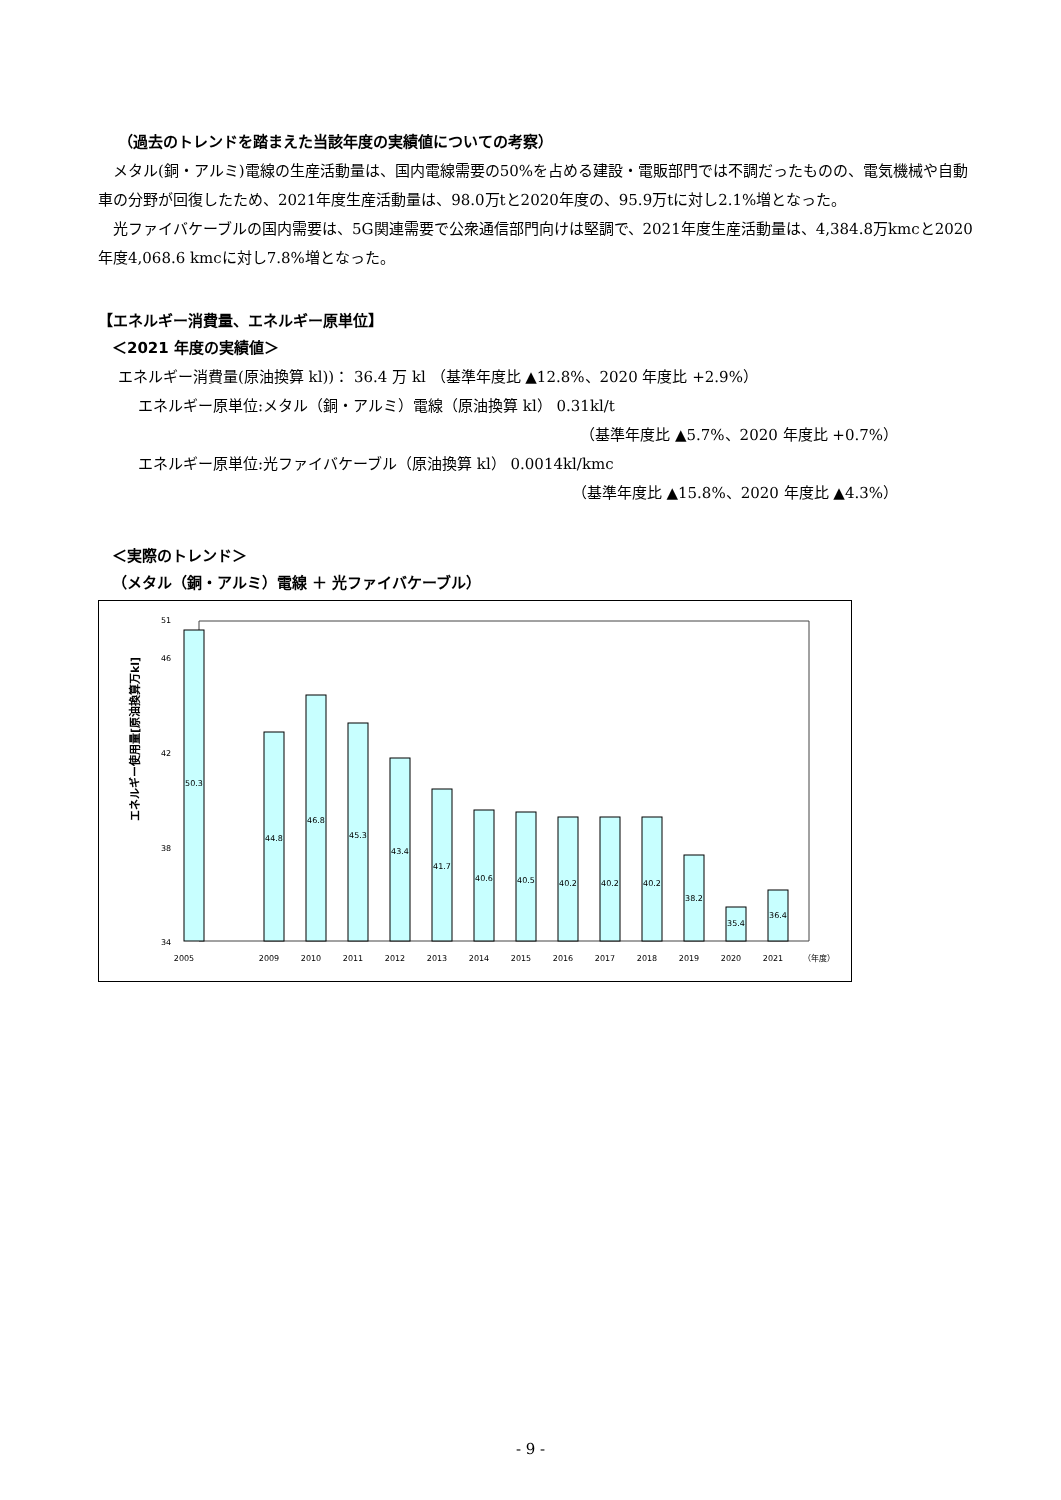（過去のトレンドを踏まえた当該年度の実績値についての考察）
メタル(銅・アルミ)電線の生産活動量は、国内電線需要の50%を占める建設・電販部門では不調だったものの、電気機械や自動車の分野が回復したため、2021年度生産活動量は、98.0万tと2020年度の、95.9万tに対し2.1%増となった。
光ファイバケーブルの国内需要は、5G関連需要で公衆通信部門向けは堅調で、2021年度生産活動量は、4,384.8万kmcと2020年度4,068.6 kmcに対し7.8%増となった。
【エネルギー消費量、エネルギー原単位】
＜2021 年度の実績値＞
エネルギー消費量(原油換算 kl))： 36.4 万 kl （基準年度比 ▲12.8%、2020 年度比 +2.9%）
エネルギー原単位:メタル（銅・アルミ）電線（原油換算 kl） 0.31kl/t
（基準年度比 ▲5.7%、2020 年度比 +0.7%）
エネルギー原単位:光ファイバケーブル（原油換算 kl） 0.0014kl/kmc
（基準年度比 ▲15.8%、2020 年度比 ▲4.3%）
＜実際のトレンド＞
（メタル（銅・アルミ）電線 ＋ 光ファイバケーブル）
エネルギー使用量[原油換算万kl]
34
38
42
46
51
50.3
44.8
46.8
45.3
43.4
41.7
40.6
40.5
40.2
40.2
40.2
38.2
35.4
36.4
2005
2009
2010
2011
2012
2013
2014
2015
2016
2017
2018
2019
2020
2021
（年度）
- 9 -